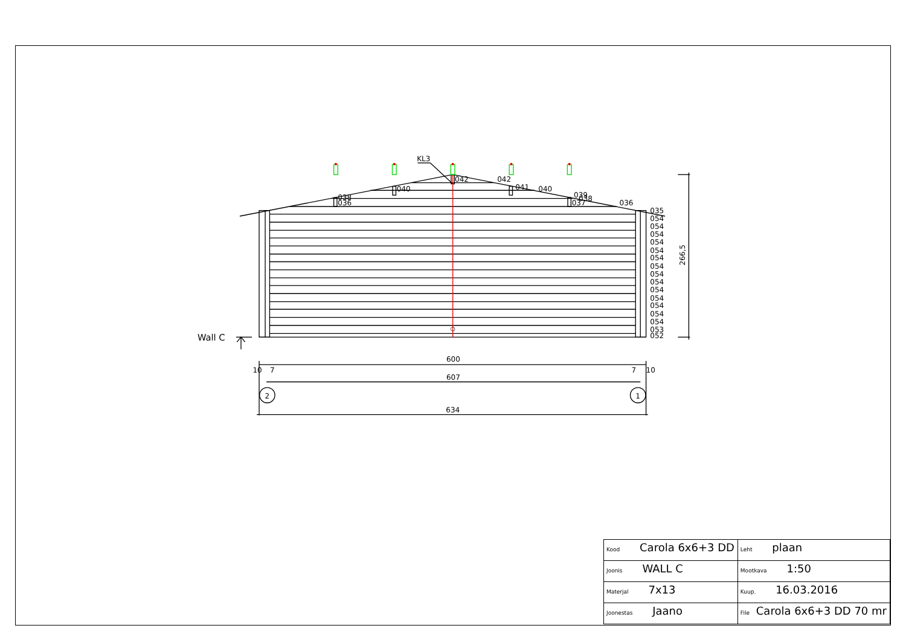KL3
042
042
040
041
040
038
036
039
038
037
036
035
054
054
054
054
054
054
054
054
054
054
054
054
054
054
053
052
266,5
Wall C
600
10
7
7
10
607
2
1
634
| Kood Carola 6x6+3 DD | Leht plaan |
| Joonis WALL C | Mootkava 1:50 |
| Materjal 7x13 | Kuup. 16.03.2016 |
| Joonestas Jaano | File Carola 6x6+3 DD 70 mr |